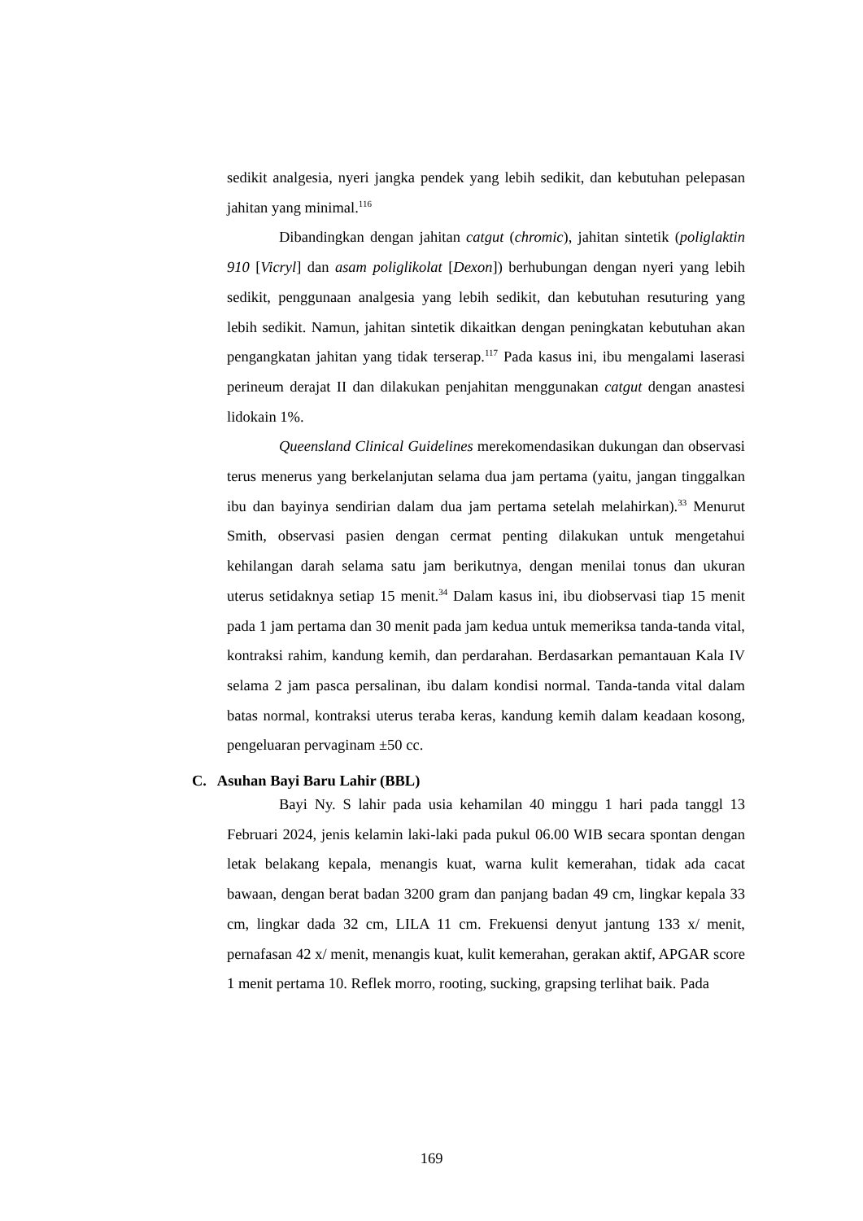sedikit analgesia, nyeri jangka pendek yang lebih sedikit, dan kebutuhan pelepasan jahitan yang minimal.<sup>116</sup>
Dibandingkan dengan jahitan catgut (chromic), jahitan sintetik (poliglaktin 910 [Vicryl] dan asam poliglikolat [Dexon]) berhubungan dengan nyeri yang lebih sedikit, penggunaan analgesia yang lebih sedikit, dan kebutuhan resuturing yang lebih sedikit. Namun, jahitan sintetik dikaitkan dengan peningkatan kebutuhan akan pengangkatan jahitan yang tidak terserap.<sup>117</sup> Pada kasus ini, ibu mengalami laserasi perineum derajat II dan dilakukan penjahitan menggunakan catgut dengan anastesi lidokain 1%.
Queensland Clinical Guidelines merekomendasikan dukungan dan observasi terus menerus yang berkelanjutan selama dua jam pertama (yaitu, jangan tinggalkan ibu dan bayinya sendirian dalam dua jam pertama setelah melahirkan).<sup>33</sup> Menurut Smith, observasi pasien dengan cermat penting dilakukan untuk mengetahui kehilangan darah selama satu jam berikutnya, dengan menilai tonus dan ukuran uterus setidaknya setiap 15 menit.<sup>34</sup> Dalam kasus ini, ibu diobservasi tiap 15 menit pada 1 jam pertama dan 30 menit pada jam kedua untuk memeriksa tanda-tanda vital, kontraksi rahim, kandung kemih, dan perdarahan. Berdasarkan pemantauan Kala IV selama 2 jam pasca persalinan, ibu dalam kondisi normal. Tanda-tanda vital dalam batas normal, kontraksi uterus teraba keras, kandung kemih dalam keadaan kosong, pengeluaran pervaginam ±50 cc.
C. Asuhan Bayi Baru Lahir (BBL)
Bayi Ny. S lahir pada usia kehamilan 40 minggu 1 hari pada tanggl 13 Februari 2024, jenis kelamin laki-laki pada pukul 06.00 WIB secara spontan dengan letak belakang kepala, menangis kuat, warna kulit kemerahan, tidak ada cacat bawaan, dengan berat badan 3200 gram dan panjang badan 49 cm, lingkar kepala 33 cm, lingkar dada 32 cm, LILA 11 cm. Frekuensi denyut jantung 133 x/ menit, pernafasan 42 x/ menit, menangis kuat, kulit kemerahan, gerakan aktif, APGAR score 1 menit pertama 10. Reflek morro, rooting, sucking, grapsing terlihat baik. Pada
169